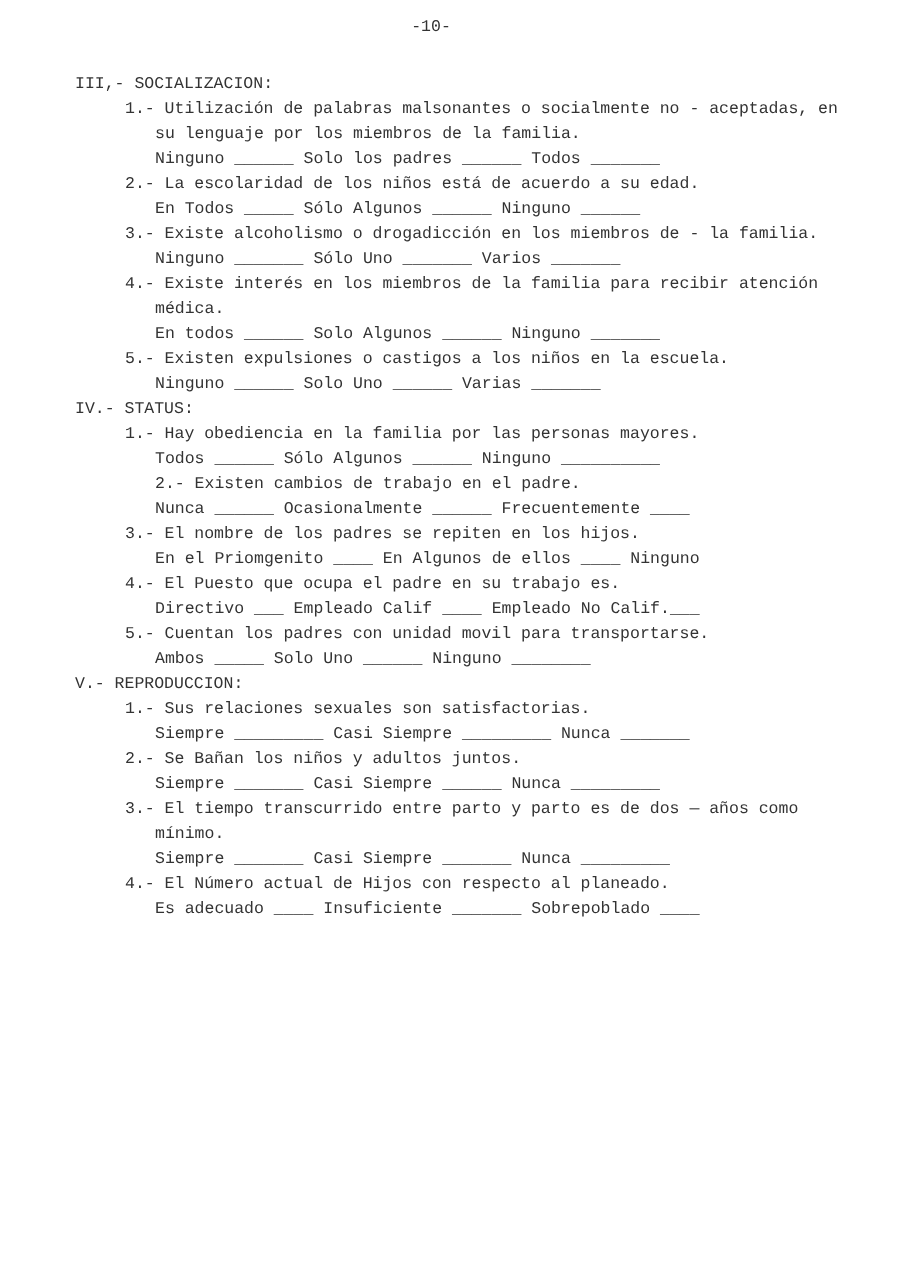-10-
III,- SOCIALIZACION:
1.- Utilización de palabras malsonantes o socialmente no - aceptadas, en su lenguaje por los miembros de la familia.
Ninguno ______ Solo los padres ______ Todos _______
2.- La escolaridad de los niños está de acuerdo a su edad.
En Todos _____ Sólo Algunos ______ Ninguno ______
3.- Existe alcoholismo o drogadicción en los miembros de - la familia.
Ninguno _______ Sólo Uno _______ Varios _______
4.- Existe interés en los miembros de la familia para recibir atención médica.
En todos ______ Solo Algunos ______ Ninguno _______
5.- Existen expulsiones o castigos a los niños en la escuela.
Ninguno ______ Solo Uno ______ Varias _______
IV.- STATUS:
1.- Hay obediencia en la familia por las personas mayores.
Todos ______ Sólo Algunos ______ Ninguno __________
2.- Existen cambios de trabajo en el padre.
Nunca ______ Ocasionalmente ______ Frecuentemente ____
3.- El nombre de los padres se repiten en los hijos.
En el Priomgenito ____ En Algunos de ellos ____ Ninguno
4.- El Puesto que ocupa el padre en su trabajo es.
Directivo ___ Empleado Calif ____ Empleado No Calif.___
5.- Cuentan los padres con unidad movil para transportarse.
Ambos _____ Solo Uno ______ Ninguno ________
V.- REPRODUCCION:
1.- Sus relaciones sexuales son satisfactorias.
Siempre _________ Casi Siempre _________ Nunca _______
2.- Se Bañan los niños y adultos juntos.
Siempre _______ Casi Siempre ______ Nunca _________
3.- El tiempo transcurrido entre parto y parto es de dos — años como mínimo.
Siempre _______ Casi Siempre _______ Nunca _________
4.- El Número actual de Hijos con respecto al planeado.
Es adecuado ____ Insuficiente _______ Sobrepoblado ____